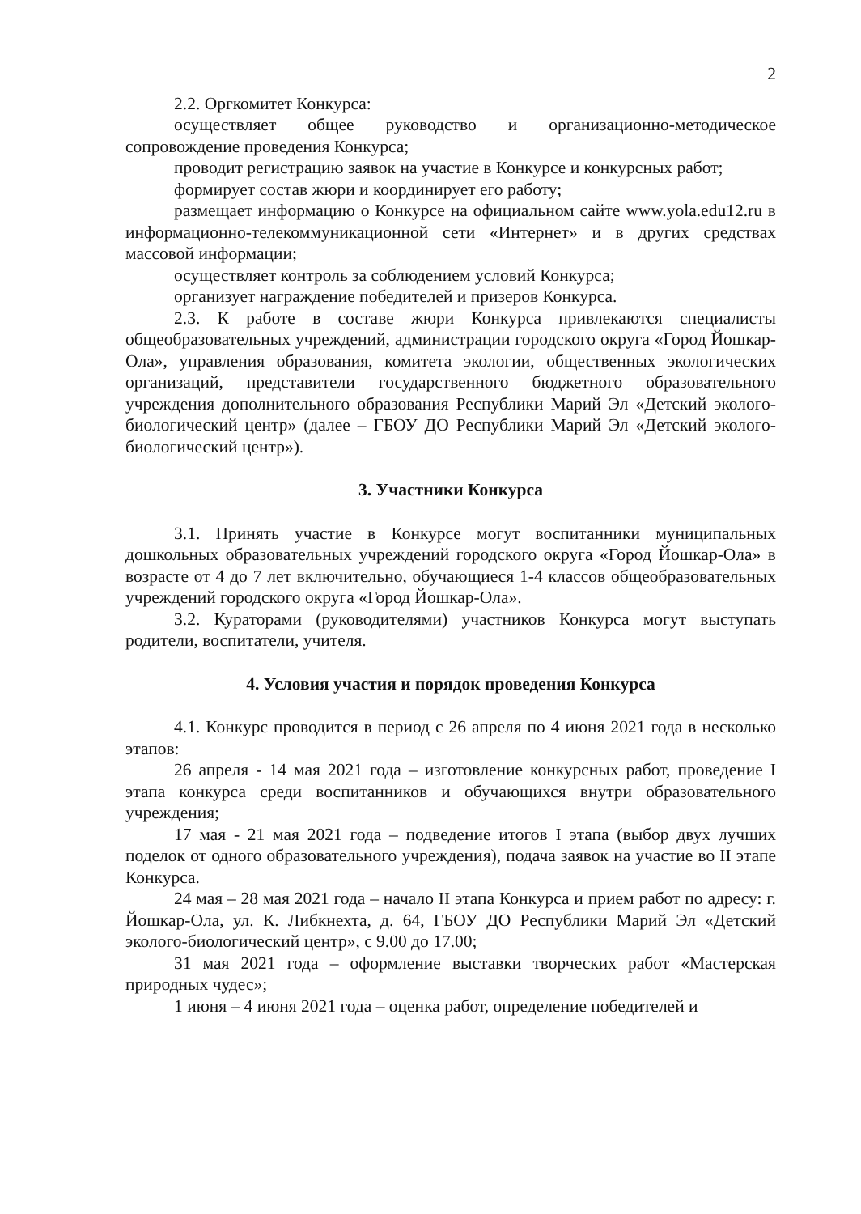2
2.2. Оргкомитет Конкурса:
осуществляет общее руководство и организационно-методическое сопровождение проведения Конкурса;
проводит регистрацию заявок на участие в Конкурсе и конкурсных работ;
формирует состав жюри и координирует его работу;
размещает информацию о Конкурсе на официальном сайте www.yola.edu12.ru в информационно-телекоммуникационной сети «Интернет» и в других средствах массовой информации;
осуществляет контроль за соблюдением условий Конкурса;
организует награждение победителей и призеров Конкурса.
2.3. К работе в составе жюри Конкурса привлекаются специалисты общеобразовательных учреждений, администрации городского округа «Город Йошкар-Ола», управления образования, комитета экологии, общественных экологических организаций, представители государственного бюджетного образовательного учреждения дополнительного образования Республики Марий Эл «Детский эколого-биологический центр» (далее – ГБОУ ДО Республики Марий Эл «Детский эколого-биологический центр»).
3. Участники Конкурса
3.1. Принять участие в Конкурсе могут воспитанники муниципальных дошкольных образовательных учреждений городского округа «Город Йошкар-Ола» в возрасте от 4 до 7 лет включительно, обучающиеся 1-4 классов общеобразовательных учреждений городского округа «Город Йошкар-Ола».
3.2. Кураторами (руководителями) участников Конкурса могут выступать родители, воспитатели, учителя.
4. Условия участия и порядок проведения Конкурса
4.1. Конкурс проводится в период с 26 апреля по 4 июня 2021 года в несколько этапов:
26 апреля - 14 мая 2021 года – изготовление конкурсных работ, проведение I этапа конкурса среди воспитанников и обучающихся внутри образовательного учреждения;
17 мая - 21 мая 2021 года – подведение итогов I этапа (выбор двух лучших поделок от одного образовательного учреждения), подача заявок на участие во II этапе Конкурса.
24 мая – 28 мая 2021 года – начало II этапа Конкурса и прием работ по адресу: г. Йошкар-Ола, ул. К. Либкнехта, д. 64, ГБОУ ДО Республики Марий Эл «Детский эколого-биологический центр», с 9.00 до 17.00;
31 мая 2021 года – оформление выставки творческих работ «Мастерская природных чудес»;
1 июня – 4 июня 2021 года – оценка работ, определение победителей и